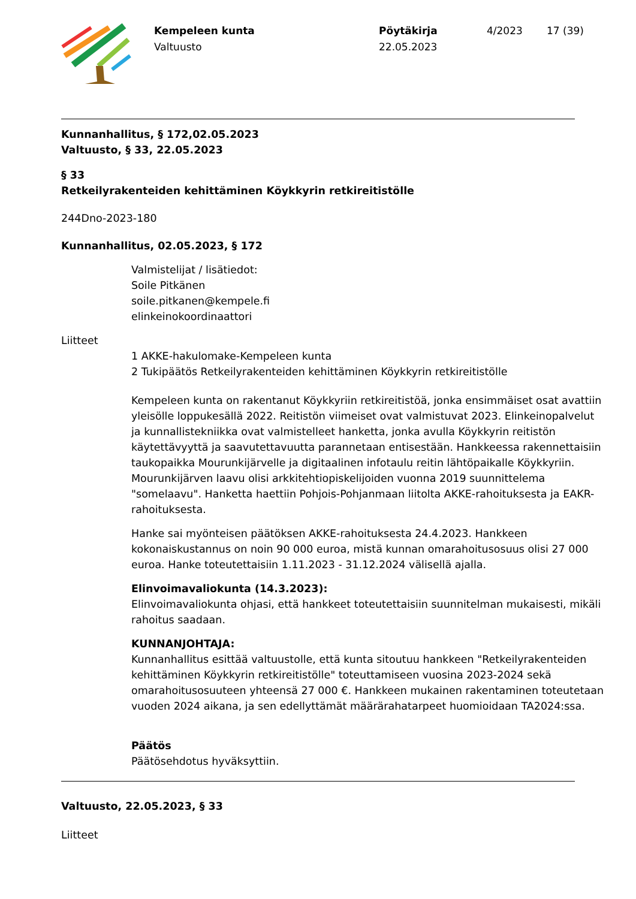Kempeleen kunta
Valtuusto
Pöytäkirja
22.05.2023
4/2023 17 (39)
Kunnanhallitus, § 172,02.05.2023
Valtuusto, § 33, 22.05.2023
§ 33
Retkeilyrakenteiden kehittäminen Köykkyrin retkireitistölle
244Dno-2023-180
Kunnanhallitus, 02.05.2023, § 172
Valmistelijat / lisätiedot:
Soile Pitkänen
soile.pitkanen@kempele.fi
elinkeinokoordinaattori
Liitteet
1 AKKE-hakulomake-Kempeleen kunta
2 Tukipäätös Retkeilyrakenteiden kehittäminen Köykkyrin retkireitistölle
Kempeleen kunta on rakentanut Köykkyriin retkireitistöä, jonka ensimmäiset osat avattiin yleisölle loppukesällä 2022. Reitistön viimeiset ovat valmistuvat 2023. Elinkeinopalvelut ja kunnallistekniikka ovat valmistelleet hanketta, jonka avulla Köykkyrin reitistön käytettävyyttä ja saavutettavuutta parannetaan entisestään. Hankkeessa rakennettaisiin taukopaikka Mourunkijärvelle ja digitaalinen infotaulu reitin lähtöpaikalle Köykkyriin. Mourunkijärven laavu olisi arkkitehtiopiskelijoiden vuonna 2019 suunnittelema "somelaavu". Hanketta haettiin Pohjois-Pohjanmaan liitolta AKKE-rahoituksesta ja EAKR- rahoituksesta.
Hanke sai myönteisen päätöksen AKKE-rahoituksesta 24.4.2023. Hankkeen kokonaiskustannus on noin 90 000 euroa, mistä kunnan omarahoitusosuus olisi 27 000 euroa. Hanke toteutettaisiin 1.11.2023 - 31.12.2024 välisellä ajalla.
Elinvoimavaliokunta (14.3.2023):
Elinvoimavaliokunta ohjasi, että hankkeet toteutettaisiin suunnitelman mukaisesti, mikäli rahoitus saadaan.
KUNNANJOHTAJA:
Kunnanhallitus esittää valtuustolle, että kunta sitoutuu hankkeen "Retkeilyrakenteiden kehittäminen Köykkyrin retkireitistölle" toteuttamiseen vuosina 2023-2024 sekä omarahoitusosuuteen yhteensä 27 000 €. Hankkeen mukainen rakentaminen toteutetaan vuoden 2024 aikana, ja sen edellyttämät määrärahatarpeet huomioidaan TA2024:ssa.
Päätös
Päätösehdotus hyväksyttiin.
Valtuusto, 22.05.2023, § 33
Liitteet